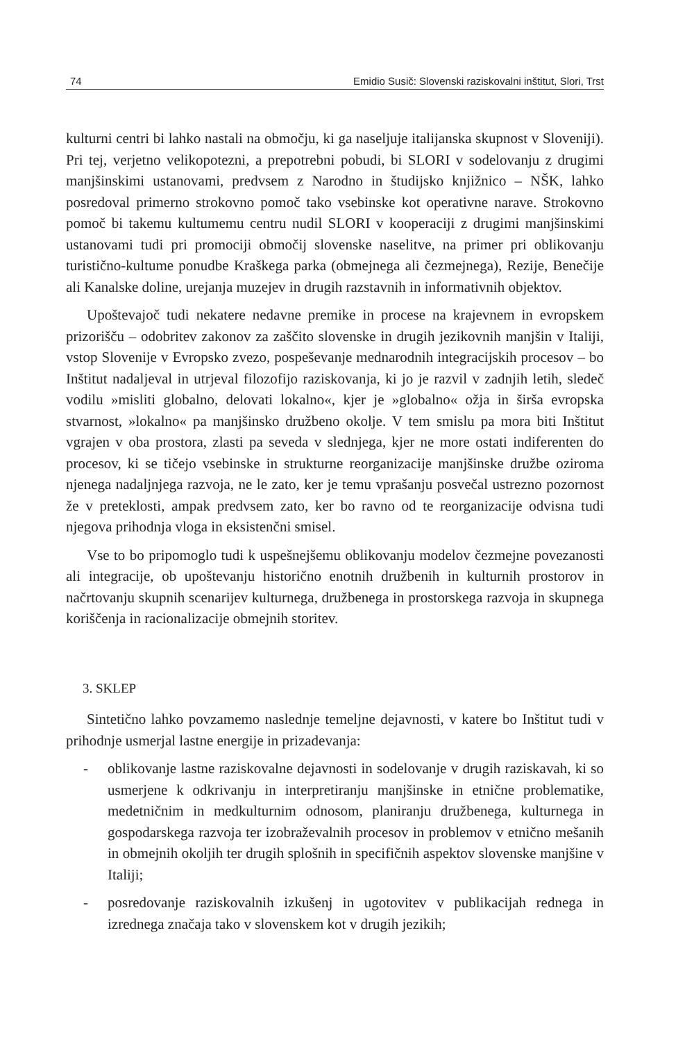74 Emidio Susič: Slovenski raziskovalni inštitut, Slori, Trst
kulturni centri bi lahko nastali na območju, ki ga naseljuje italijanska skupnost v Sloveniji). Pri tej, verjetno velikopotezni, a prepotrebni pobudi, bi SLORI v sodelovanju z drugimi manjšinskimi ustanovami, predvsem z Narodno in študijsko knjižnico – NŠK, lahko posredoval primerno strokovno pomoč tako vsebinske kot operativne narave. Strokovno pomoč bi takemu kultumemu centru nudil SLORI v kooperaciji z drugimi manjšinskimi ustanovami tudi pri promociji območij slovenske naselitve, na primer pri oblikovanju turistično-kultume ponudbe Kraškega parka (obmejnega ali čezmejnega), Rezije, Benečije ali Kanalske doline, urejanja muzejev in drugih razstavnih in informativnih objektov.
Upoštevajoč tudi nekatere nedavne premike in procese na krajevnem in evropskem prizorišču – odobritev zakonov za zaščito slovenske in drugih jezikovnih manjšin v Italiji, vstop Slovenije v Evropsko zvezo, pospeševanje mednarodnih integracijskih procesov – bo Inštitut nadaljeval in utrjeval filozofijo raziskovanja, ki jo je razvil v zadnjih letih, sledeč vodilu »misliti globalno, delovati lokalno«, kjer je »globalno« ožja in širša evropska stvarnost, »lokalno« pa manjšinsko družbeno okolje. V tem smislu pa mora biti Inštitut vgrajen v oba prostora, zlasti pa seveda v slednjega, kjer ne more ostati indiferenten do procesov, ki se tičejo vsebinske in strukturne reorganizacije manjšinske družbe oziroma njenega nadaljnjega razvoja, ne le zato, ker je temu vprašanju posvečal ustrezno pozornost že v preteklosti, ampak predvsem zato, ker bo ravno od te reorganizacije odvisna tudi njegova prihodnja vloga in eksistenčni smisel.
Vse to bo pripomoglo tudi k uspešnejšemu oblikovanju modelov čezmejne povezanosti ali integracije, ob upoštevanju historično enotnih družbenih in kulturnih prostorov in načrtovanju skupnih scenarijev kulturnega, družbenega in prostorskega razvoja in skupnega koriščenja in racionalizacije obmejnih storitev.
3. SKLEP
Sintetično lahko povzamemo naslednje temeljne dejavnosti, v katere bo Inštitut tudi v prihodnje usmerjal lastne energije in prizadevanja:
- oblikovanje lastne raziskovalne dejavnosti in sodelovanje v drugih raziskavah, ki so usmerjene k odkrivanju in interpretiranju manjšinske in etnične problematike, medetničnim in medkulturnim odnosom, planiranju družbenega, kulturnega in gospodarskega razvoja ter izobraževalnih procesov in problemov v etnično mešanih in obmejnih okoljih ter drugih splošnih in specifičnih aspektov slovenske manjšine v Italiji;
- posredovanje raziskovalnih izkušenj in ugotovitev v publikacijah rednega in izrednega značaja tako v slovenskem kot v drugih jezikih;